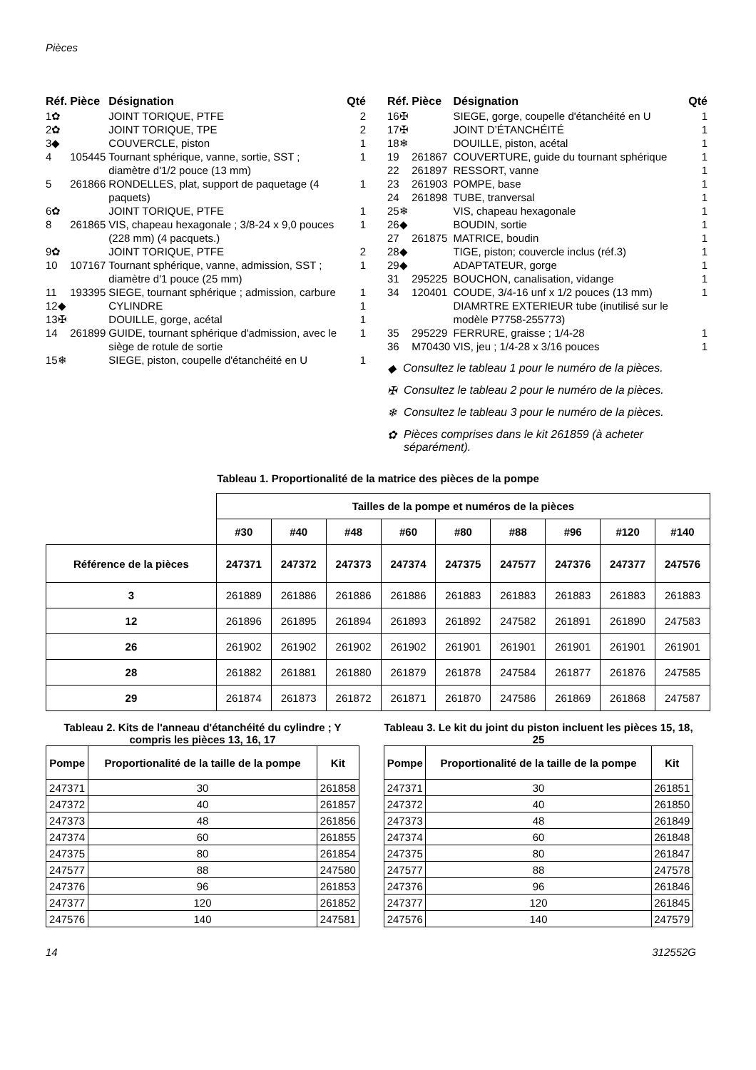Pièces
| Réf. | Pièce | Désignation | Qté |
| --- | --- | --- | --- |
| 1✿ | | JOINT TORIQUE, PTFE | 2 |
| 2✿ | | JOINT TORIQUE, TPE | 2 |
| 3◆ | | COUVERCLE, piston | 1 |
| 4 | 105445 | Tournant sphérique, vanne, sortie, SST ; diamètre d'1/2 pouce (13 mm) | 1 |
| 5 | 261866 | RONDELLES, plat, support de paquetage (4 paquets) | 1 |
| 6✿ | | JOINT TORIQUE, PTFE | 1 |
| 8 | 261865 | VIS, chapeau hexagonale ; 3/8-24 x 9,0 pouces (228 mm) (4 pacquets.) | 1 |
| 9✿ | | JOINT TORIQUE, PTFE | 2 |
| 10 | 107167 | Tournant sphérique, vanne, admission, SST ; diamètre d'1 pouce (25 mm) | 1 |
| 11 | 193395 | SIEGE, tournant sphérique ; admission, carbure | 1 |
| 12◆ | | CYLINDRE | 1 |
| 13✠ | | DOUILLE, gorge, acétal | 1 |
| 14 | 261899 | GUIDE, tournant sphérique d'admission, avec le siège de rotule de sortie | 1 |
| 15❄ | | SIEGE, piston, coupelle d'étanchéité en U | 1 |
| Réf. | Pièce | Désignation | Qté |
| --- | --- | --- | --- |
| 16✠ | | SIEGE, gorge, coupelle d'étanchéité en U | 1 |
| 17✠ | | JOINT D’ÉTANCHÉITÉ | 1 |
| 18❄ | | DOUILLE, piston, acétal | 1 |
| 19 | 261867 | COUVERTURE, guide du tournant sphérique | 1 |
| 22 | 261897 | RESSORT, vanne | 1 |
| 23 | 261903 | POMPE, base | 1 |
| 24 | 261898 | TUBE, tranversal | 1 |
| 25❄ | | VIS, chapeau hexagonale | 1 |
| 26◆ | | BOUDIN, sortie | 1 |
| 27 | 261875 | MATRICE, boudin | 1 |
| 28◆ | | TIGE, piston; couvercle inclus (réf.3) | 1 |
| 29◆ | | ADAPTATEUR, gorge | 1 |
| 31 | 295225 | BOUCHON, canalisation, vidange | 1 |
| 34 | 120401 | COUDE, 3/4-16 unf x 1/2 pouces (13 mm) DIAMRTRE EXTERIEUR tube (inutilisé sur le modèle P7758-255773) | 1 |
| 35 | 295229 | FERRURE, graisse ; 1/4-28 | 1 |
| 36 | M70430 | VIS, jeu ; 1/4-28 x 3/16 pouces | 1 |
◆ Consultez le tableau 1 pour le numéro de la pièces.
✠ Consultez le tableau 2 pour le numéro de la pièces.
❄ Consultez le tableau 3 pour le numéro de la pièces.
✿ Pièces comprises dans le kit 261859 (à acheter séparément).
Tableau 1. Proportionalité de la matrice des pièces de la pompe
| | Tailles de la pompe et numéros de la pièces | | | | | | | | |
| | #30 | #40 | #48 | #60 | #80 | #88 | #96 | #120 | #140 |
| Référence de la pièces | 247371 | 247372 | 247373 | 247374 | 247375 | 247577 | 247376 | 247377 | 247576 |
| 3 | 261889 | 261886 | 261886 | 261886 | 261883 | 261883 | 261883 | 261883 | 261883 |
| 12 | 261896 | 261895 | 261894 | 261893 | 261892 | 247582 | 261891 | 261890 | 247583 |
| 26 | 261902 | 261902 | 261902 | 261902 | 261901 | 261901 | 261901 | 261901 | 261901 |
| 28 | 261882 | 261881 | 261880 | 261879 | 261878 | 247584 | 261877 | 261876 | 247585 |
| 29 | 261874 | 261873 | 261872 | 261871 | 261870 | 247586 | 261869 | 261868 | 247587 |
Tableau 2. Kits de l'anneau d'étanchéité du cylindre ; Y compris les pièces 13, 16, 17
| Pompe | Proportionalité de la taille de la pompe | Kit |
| --- | --- | --- |
| 247371 | 30 | 261858 |
| 247372 | 40 | 261857 |
| 247373 | 48 | 261856 |
| 247374 | 60 | 261855 |
| 247375 | 80 | 261854 |
| 247577 | 88 | 247580 |
| 247376 | 96 | 261853 |
| 247377 | 120 | 261852 |
| 247576 | 140 | 247581 |
Tableau 3. Le kit du joint du piston incluent les pièces 15, 18, 25
| Pompe | Proportionalité de la taille de la pompe | Kit |
| --- | --- | --- |
| 247371 | 30 | 261851 |
| 247372 | 40 | 261850 |
| 247373 | 48 | 261849 |
| 247374 | 60 | 261848 |
| 247375 | 80 | 261847 |
| 247577 | 88 | 247578 |
| 247376 | 96 | 261846 |
| 247377 | 120 | 261845 |
| 247576 | 140 | 247579 |
14 312552G